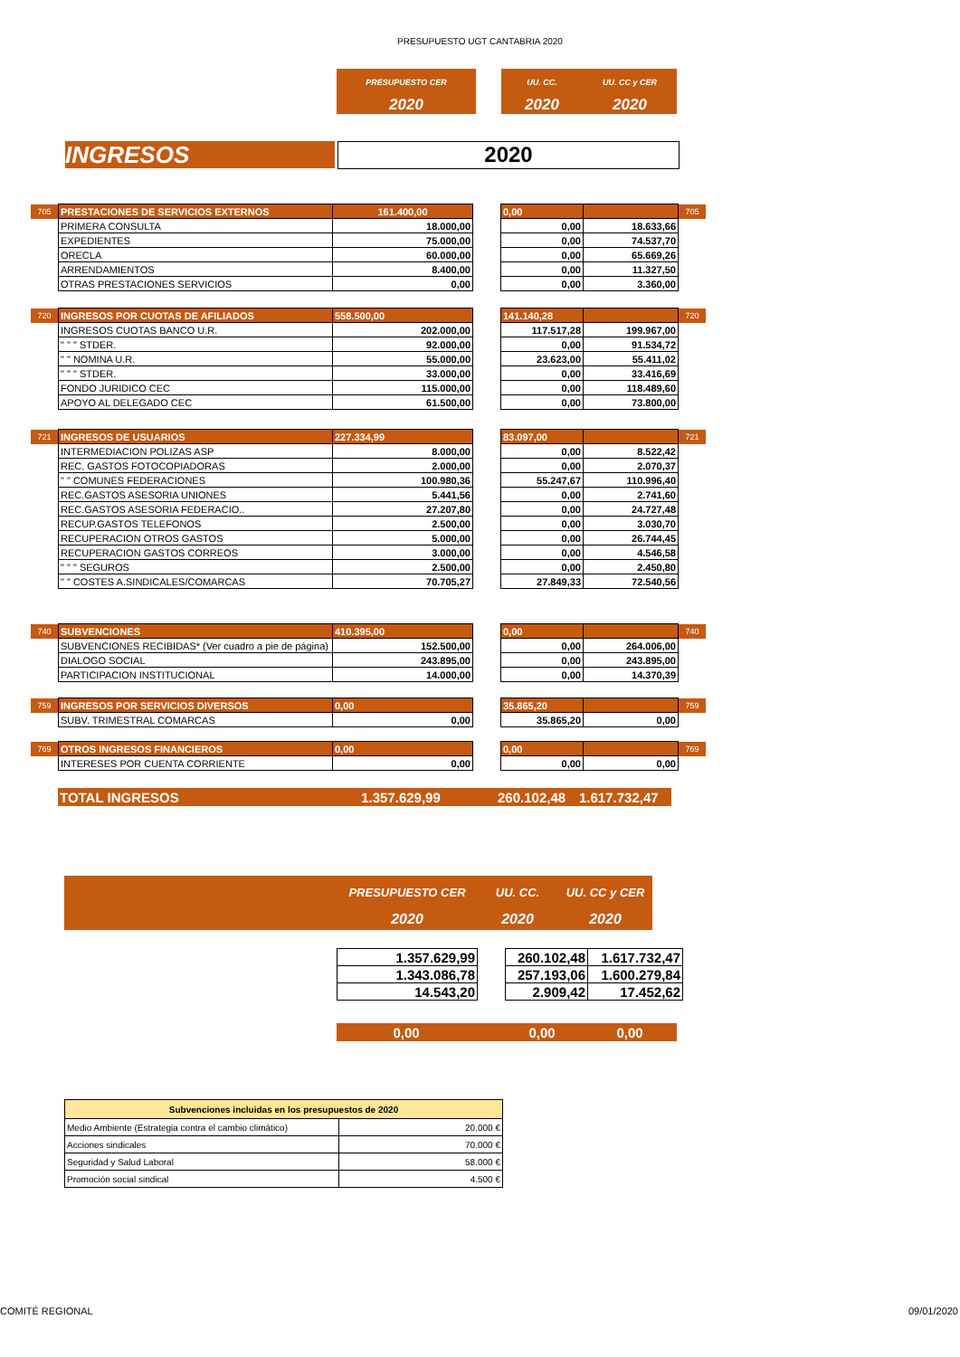PRESUPUESTO UGT CANTABRIA 2020
| PRESUPUESTO CER | | UU. CC. | UU. CC y CER |
| 2020 | | 2020 | 2020 |
INGRESOS 2020
| 705 | PRESTACIONES DE SERVICIOS EXTERNOS | 161.400,00 | | 0,00 | | 705 |
| | PRIMERA CONSULTA | 18.000,00 | | 0,00 | 18.633,66 | |
| | EXPEDIENTES | 75.000,00 | | 0,00 | 74.537,70 | |
| | ORECLA | 60.000,00 | | 0,00 | 65.669,26 | |
| | ARRENDAMIENTOS | 8.400,00 | | 0,00 | 11.327,50 | |
| | OTRAS PRESTACIONES SERVICIOS | 0,00 | | 0,00 | 3.360,00 | |
| 720 | INGRESOS POR CUOTAS DE AFILIADOS | 558.500,00 | | 141.140,28 | | 720 |
| | INGRESOS CUOTAS BANCO U.R. | 202.000,00 | | 117.517,28 | 199.967,00 | |
| | " " " STDER. | 92.000,00 | | 0,00 | 91.534,72 | |
| | " " NOMINA U.R. | 55.000,00 | | 23.623,00 | 55.411,02 | |
| | " " " STDER. | 33.000,00 | | 0,00 | 33.416,69 | |
| | FONDO JURIDICO CEC | 115.000,00 | | 0,00 | 118.489,60 | |
| | APOYO AL DELEGADO CEC | 61.500,00 | | 0,00 | 73.800,00 | |
| 721 | INGRESOS DE USUARIOS | 227.334,99 | | 83.097,00 | | 721 |
| | INTERMEDIACION POLIZAS ASP | 8.000,00 | | 0,00 | 8.522,42 | |
| | REC. GASTOS FOTOCOPIADORAS | 2.000,00 | | 0,00 | 2.070,37 | |
| | " " COMUNES FEDERACIONES | 100.980,36 | | 55.247,67 | 110.996,40 | |
| | REC.GASTOS ASESORIA UNIONES | 5.441,56 | | 0,00 | 2.741,60 | |
| | REC.GASTOS ASESORIA FEDERACIO.. | 27.207,80 | | 0,00 | 24.727,48 | |
| | RECUP.GASTOS TELEFONOS | 2.500,00 | | 0,00 | 3.030,70 | |
| | RECUPERACION OTROS GASTOS | 5.000,00 | | 0,00 | 26.744,45 | |
| | RECUPERACION GASTOS CORREOS | 3.000,00 | | 0,00 | 4.546,58 | |
| | " " " SEGUROS | 2.500,00 | | 0,00 | 2.450,80 | |
| | " " COSTES A.SINDICALES/COMARCAS | 70.705,27 | | 27.849,33 | 72.540,56 | |
| 740 | SUBVENCIONES | 410.395,00 | | 0,00 | | 740 |
| | SUBVENCIONES RECIBIDAS* (Ver cuadro a pie de página) | 152.500,00 | | 0,00 | 264.006,00 | |
| | DIALOGO SOCIAL | 243.895,00 | | 0,00 | 243.895,00 | |
| | PARTICIPACION INSTITUCIONAL | 14.000,00 | | 0,00 | 14.370,39 | |
| 759 | INGRESOS POR SERVICIOS DIVERSOS | 0,00 | | 35.865,20 | | 759 |
| | SUBV. TRIMESTRAL COMARCAS | 0,00 | | 35.865,20 | 0,00 | |
| 769 | OTROS INGRESOS FINANCIEROS | 0,00 | | 0,00 | | 769 |
| | INTERESES POR CUENTA CORRIENTE | 0,00 | | 0,00 | 0,00 | |
| | TOTAL INGRESOS | 1.357.629,99 | | 260.102,48 | 1.617.732,47 |
| | PRESUPUESTO CER | UU. CC. | UU. CC y CER |
| | 2020 | 2020 | 2020 |
| 1.357.629,99 | | 260.102,48 | 1.617.732,47 |
| 1.343.086,78 | | 257.193,06 | 1.600.279,84 |
| 14.543,20 | | 2.909,42 | 17.452,62 |
| 0,00 | | 0,00 | 0,00 |
| Subvenciones incluidas en los presupuestos de 2020 | |
| Medio Ambiente (Estrategia contra el cambio climático) | 20.000 € |
| Acciones sindicales | 70.000 € |
| Seguridad y Salud Laboral | 58.000 € |
| Promoción social sindical | 4.500 € |
COMITÉ REGIONAL 09/01/2020